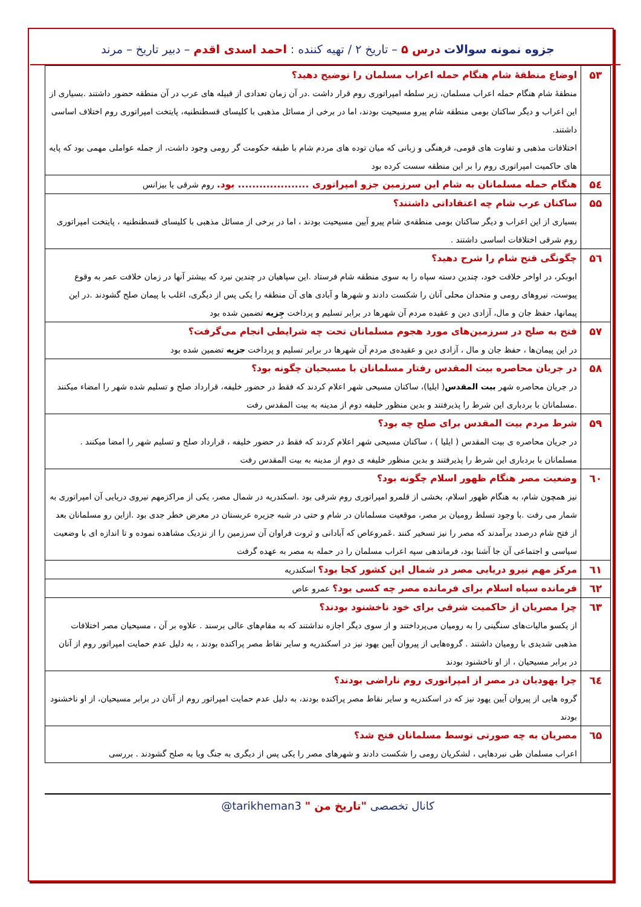جزوه نمونه سوالات درس ۵ – تاریخ ۲ / تهیه کننده : احمد اسدی اقدم – دبیر تاریخ – مرند
| ۵۳ | اوضاع منطقۀ شام هنگام حمله اعراب مسلمان را توضیح دهید؟ منطقۀ شام هنگام حمله اعراب مسلمان، زیر سلطه امپراتوری روم قرار داشت .در آن زمان تعدادی از قبیله های عرب در آن منطقه حضور داشتند .بسیاری از این اعراب و دیگر ساکنان بومی منطقه شام پیرو مسیحیت بودند، اما در برخی از مسائل مذهبی با کلیسای قسطنطنیه، پایتخت امپراتوری روم اختلاف اساسی داشتند. اختلافات مذهبی و تفاوت های قومی، فرهنگی و زبانی که میان توده های مردم شام با طبقه حکومت گر رومی وجود داشت، از جمله عواملی مهمی بود که پایه های حاکمیت امپراتوری روم را بر این منطقه سست کرده بود |
| ۵٤ | هنگام حمله مسلمانان به شام این سرزمین جزو امپراتوری .................... بود. روم شرقی یا بیزانس |
| ۵۵ | ساکنان عرب شام چه اعتقاداتی داشتند؟ بسیاری از این اعراب و دیگر ساکنان بومی منطقه‌ی شام پیرو آیین مسیحیت بودند ، اما در برخی از مسائل مذهبی با کلیسای قسطنطنیه ، پایتخت امپراتوری روم شرقی اختلافات اساسی داشتند . |
| ۵٦ | چگونگی فتح شام را شرح دهید؟ ابوبکر، در اواخر خلافت خود، چندین دسته سپاه را به سوی منطقه شام فرستاد .این سپاهیان در چندین نبرد که بیشتر آنها در زمان خلافت عمر به وقوع پیوست، نیروهای رومی و متحدان محلی آنان را شکست دادند و شهرها و آبادی های آن منطقه را یکی پس از دیگری، اغلب با پیمان صلح گشودند .در این پیمانها، حفظ جان و مال، آزادی دین و عقیده مردم آن شهرها در برابر تسلیم و پرداخت جِزیه تضمین شده بود |
| ۵۷ | فتح به صلح در سرزمین‌های مورد هجوم مسلمانان تحت چه شرایطی انجام می‌گرفت؟ در این پیمان‌ها ، حفظ جان و مال ، آزادی دین و عقیده‌ی مردم آن شهرها در برابر تسلیم و پرداخت جزیه تضمین شده بود |
| ۵۸ | در جریان محاصره بیت المقدس رفتار مسلمانان با مسیحیان چگونه بود؟ در جریان محاصره شهر بیت المقدس ( ایلیا)، ساکنان مسیحی شهر اعلام کردند که فقط در حضور خلیفه، قرارداد صلح و تسلیم شده شهر را امضاء میکنند .مسلمانان با بردباری این شرط را پذیرفتند و بدین منظور خلیفه دوم از مدینه به بیت المقدس رفت |
| ۵۹ | شرط مردم بیت المقدس برای صلح چه بود؟ در جریان محاصره ی بیت المقدس ( ایلیا ) ، ساکنان مسیحی شهر اعلام کردند که فقط در حضور خلیفه ، قرارداد صلح و تسلیم شهر را امضا میکنند . مسلمانان با بردباری این شرط را پذیرفتند و بدین منظور خلیفه ی دوم از مدینه به بیت المقدس رفت |
| ٦۰ | وضعیت مصر هنگام ظهور اسلام چگونه بود؟ نیز همچون شام، به هنگام ظهور اسلام، بخشی از قلمرو امپراتوری روم شرقی بود .اسکندریه در شمال مصر، یکی از مراکزمهم نیروی دریایی آن امپراتوری به شمار می رفت .با وجود تسلط رومیان بر مصر، موقعیت مسلمانان در شام و حتی در شبه جزیره عربستان در معرض خطر جدی بود .ازاین رو مسلمانان بعد از فتح شام درصدد برآمدند که مصر را نیز تسخیر کنند .عَمروعاص که آبادانی و ثروت فراوان آن سرزمین را از نزدیک مشاهده نموده و تا اندازه ای با وضعیت سیاسی و اجتماعی آن جا آشنا بود، فرماندهی سپه اعراب مسلمان را در حمله به مصر به عهده گرفت |
| ٦١ | مرکز مهم نیرو دریایی مصر در شمال این کشور کجا بود؟ اسکندریه |
| ٦٢ | فرمانده سپاه اسلام برای فرمانده مصر چه کسی بود؟ عمرو عاص |
| ٦٣ | چرا مصریان از حاکمیت شرقی برای خود ناخشنود بودند؟ از یکسو مالیات‌های سنگینی را به رومیان می‌پرداختند و از سوی دیگر اجازه نداشتند که به مقام‌های عالی برسند . علاوه بر آن ، مسیحیان مصر اختلافات مذهبی شدیدی با رومیان داشتند . گروه‌هایی از پیروان آیین یهود نیز در اسکندریه و سایر نقاط مصر پراکنده بودند ، به دلیل عدم حمایت امپراتور روم از آنان در برابر مسیحیان ، از او ناخشنود بودند |
| ٦٤ | چرا یهودیان در مصر از امپراتوری روم ناراضی بودند؟ گروه هایی از پیروان آیین یهود نیز که در اسکندریه و سایر نقاط مصر پراکنده بودند، به دلیل عدم حمایت امپراتور روم از آنان در برابر مسیحیان، از او ناخشنود بودند |
| ٦۵ | مصریان به چه صورتی توسط مسلمانان فتح شد؟ اعراب مسلمان طی نبردهایی ، لشکریان رومی را شکست دادند و شهرهای مصر را یکی پس از دیگری به جنگ ویا به صلح گشودند . بررسی |
کانال تخصصی "تاریخ من " @tarikheman3